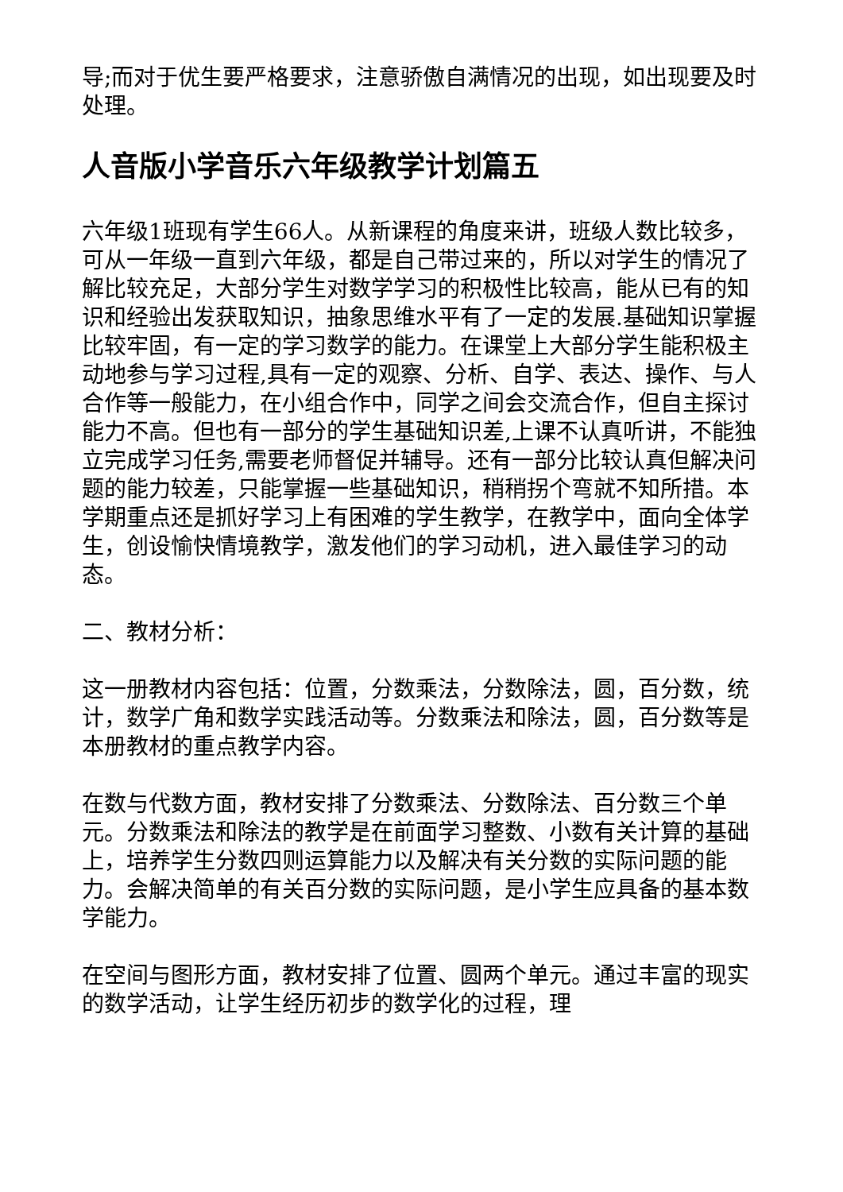导;而对于优生要严格要求，注意骄傲自满情况的出现，如出现要及时处理。
人音版小学音乐六年级教学计划篇五
六年级1班现有学生66人。从新课程的角度来讲，班级人数比较多，可从一年级一直到六年级，都是自己带过来的，所以对学生的情况了解比较充足，大部分学生对数学学习的积极性比较高，能从已有的知识和经验出发获取知识，抽象思维水平有了一定的发展.基础知识掌握比较牢固，有一定的学习数学的能力。在课堂上大部分学生能积极主动地参与学习过程,具有一定的观察、分析、自学、表达、操作、与人合作等一般能力，在小组合作中，同学之间会交流合作，但自主探讨能力不高。但也有一部分的学生基础知识差,上课不认真听讲，不能独立完成学习任务,需要老师督促并辅导。还有一部分比较认真但解决问题的能力较差，只能掌握一些基础知识，稍稍拐个弯就不知所措。本学期重点还是抓好学习上有困难的学生教学，在教学中，面向全体学生，创设愉快情境教学，激发他们的学习动机，进入最佳学习的动态。
二、教材分析：
这一册教材内容包括：位置，分数乘法，分数除法，圆，百分数，统计，数学广角和数学实践活动等。分数乘法和除法，圆，百分数等是本册教材的重点教学内容。
在数与代数方面，教材安排了分数乘法、分数除法、百分数三个单元。分数乘法和除法的教学是在前面学习整数、小数有关计算的基础上，培养学生分数四则运算能力以及解决有关分数的实际问题的能力。会解决简单的有关百分数的实际问题，是小学生应具备的基本数学能力。
在空间与图形方面，教材安排了位置、圆两个单元。通过丰富的现实的数学活动，让学生经历初步的数学化的过程，理